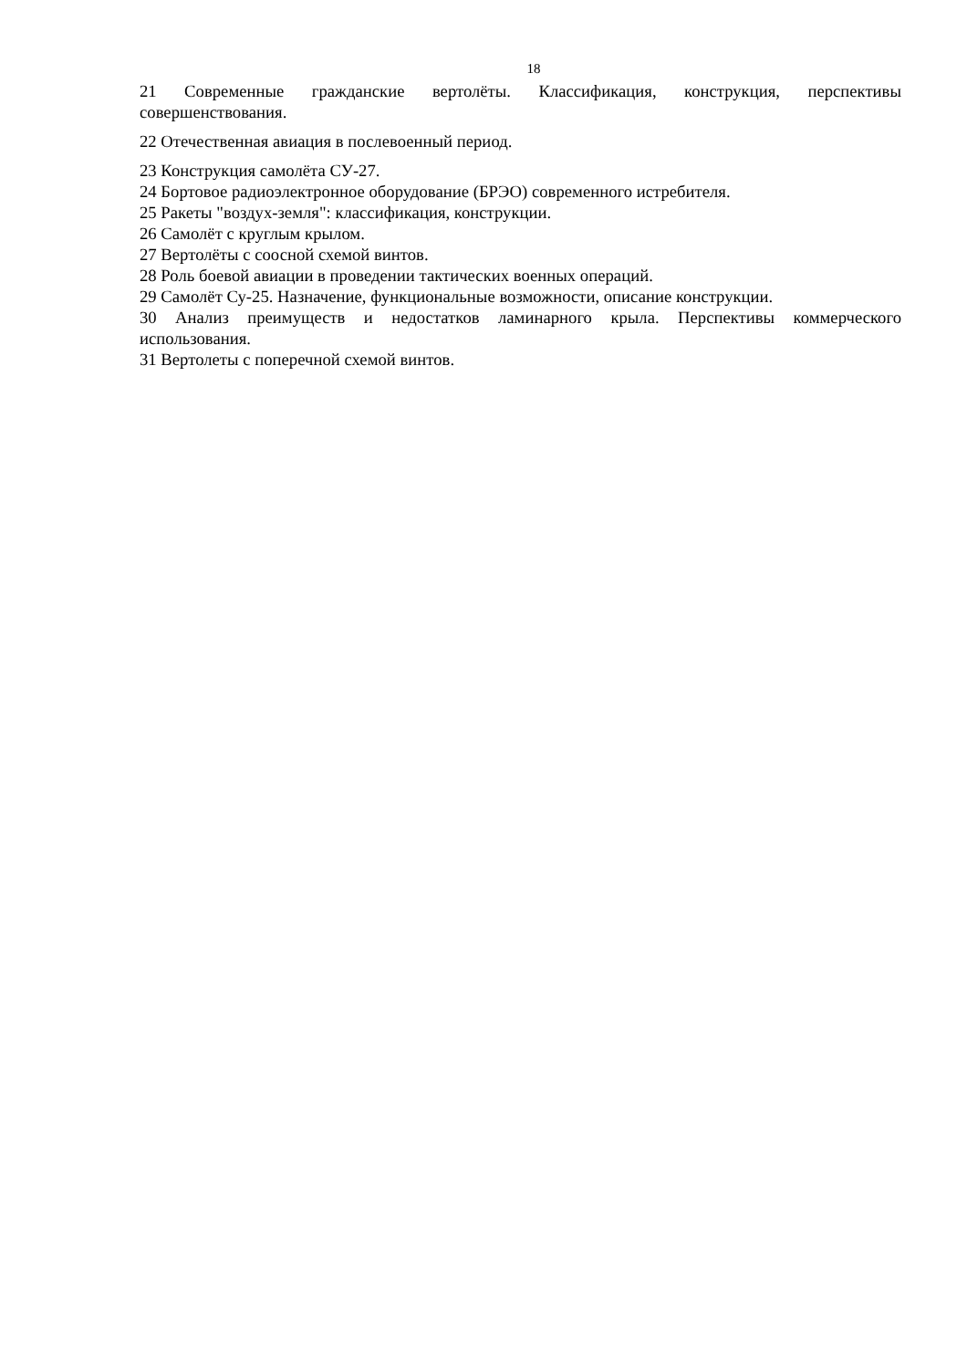18
21 Современные гражданские вертолёты. Классификация, конструкция, перспективы совершенствования.
22 Отечественная авиация в послевоенный период.
23 Конструкция самолёта СУ-27.
24 Бортовое радиоэлектронное оборудование (БРЭО) современного истребителя.
25 Ракеты "воздух-земля": классификация, конструкции.
26 Самолёт с круглым крылом.
27 Вертолёты с соосной схемой винтов.
28 Роль боевой авиации в проведении тактических военных операций.
29 Самолёт Су-25. Назначение, функциональные возможности, описание конструкции.
30 Анализ преимуществ и недостатков ламинарного крыла. Перспективы коммерческого использования.
31 Вертолеты с поперечной схемой винтов.